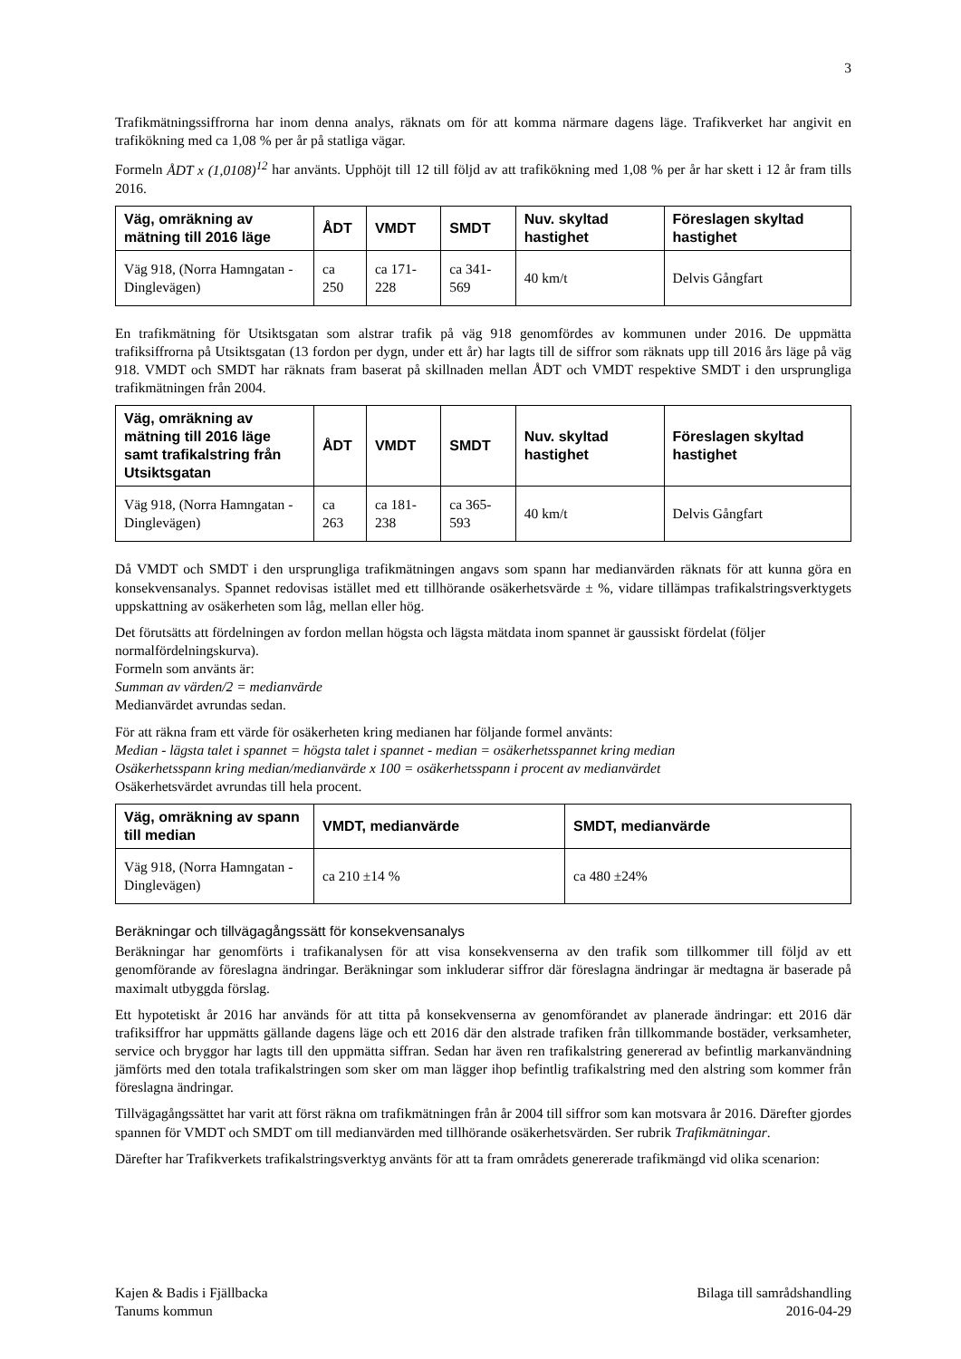3
Trafikmätningssiffrorna har inom denna analys, räknats om för att komma närmare dagens läge. Trafikverket har angivit en trafikökning med ca 1,08 % per år på statliga vägar.
Formeln ÅDT x (1,0108)<sup>12</sup> har använts. Upphöjt till 12 till följd av att trafikökning med 1,08 % per år har skett i 12 år fram tills 2016.
| Väg, omräkning av mätning till 2016 läge | ÅDT | VMDT | SMDT | Nuv. skyltad hastighet | Föreslagen skyltad hastighet |
| --- | --- | --- | --- | --- | --- |
| Väg 918, (Norra Hamngatan - Dinglevägen) | ca 250 | ca 171-228 | ca 341-569 | 40 km/t | Delvis Gångfart |
En trafikmätning för Utsiktsgatan som alstrar trafik på väg 918 genomfördes av kommunen under 2016. De uppmätta trafiksiffrorna på Utsiktsgatan (13 fordon per dygn, under ett år) har lagts till de siffror som räknats upp till 2016 års läge på väg 918. VMDT och SMDT har räknats fram baserat på skillnaden mellan ÅDT och VMDT respektive SMDT i den ursprungliga trafikmätningen från 2004.
| Väg, omräkning av mätning till 2016 läge samt trafikalstring från Utsiktsgatan | ÅDT | VMDT | SMDT | Nuv. skyltad hastighet | Föreslagen skyltad hastighet |
| --- | --- | --- | --- | --- | --- |
| Väg 918, (Norra Hamngatan - Dinglevägen) | ca 263 | ca 181-238 | ca 365-593 | 40 km/t | Delvis Gångfart |
Då VMDT och SMDT i den ursprungliga trafikmätningen angavs som spann har medianvärden räknats för att kunna göra en konsekvensanalys. Spannet redovisas istället med ett tillhörande osäkerhetsvärde ± %, vidare tillämpas trafikalstringsverktygets uppskattning av osäkerheten som låg, mellan eller hög.
Det förutsätts att fördelningen av fordon mellan högsta och lägsta mätdata inom spannet är gaussiskt fördelat (följer normalfördelningskurva).
Formeln som använts är:
Summan av värden/2 = medianvärde
Medianvärdet avrundas sedan.
För att räkna fram ett värde för osäkerheten kring medianen har följande formel använts:
Median - lägsta talet i spannet = högsta talet i spannet - median = osäkerhetsspannet kring median
Osäkerhetsspann kring median/medianvärde x 100 = osäkerhetsspann i procent av medianvärdet
Osäkerhetsvärdet avrundas till hela procent.
| Väg, omräkning av spann till median | VMDT, medianvärde | SMDT, medianvärde |
| --- | --- | --- |
| Väg 918, (Norra Hamngatan - Dinglevägen) | ca 210 ±14 % | ca 480 ±24% |
Beräkningar och tillvägagångssätt för konsekvensanalys
Beräkningar har genomförts i trafikanalysen för att visa konsekvenserna av den trafik som tillkommer till följd av ett genomförande av föreslagna ändringar. Beräkningar som inkluderar siffror där föreslagna ändringar är medtagna är baserade på maximalt utbyggda förslag.
Ett hypotetiskt år 2016 har används för att titta på konsekvenserna av genomförandet av planerade ändringar: ett 2016 där trafiksiffror har uppmätts gällande dagens läge och ett 2016 där den alstrade trafiken från tillkommande bostäder, verksamheter, service och bryggor har lagts till den uppmätta siffran. Sedan har även ren trafikalstring genererad av befintlig markanvändning jämförts med den totala trafikalstringen som sker om man lägger ihop befintlig trafikalstring med den alstring som kommer från föreslagna ändringar.
Tillvägagångssättet har varit att först räkna om trafikmätningen från år 2004 till siffror som kan motsvara år 2016. Därefter gjordes spannen för VMDT och SMDT om till medianvärden med tillhörande osäkerhetsvärden. Ser rubrik Trafikmätningar.
Därefter har Trafikverkets trafikalstringsverktyg använts för att ta fram områdets genererade trafikmängd vid olika scenarion:
Kajen & Badis i Fjällbacka
Tanums kommun
Bilaga till samrådshandling
2016-04-29